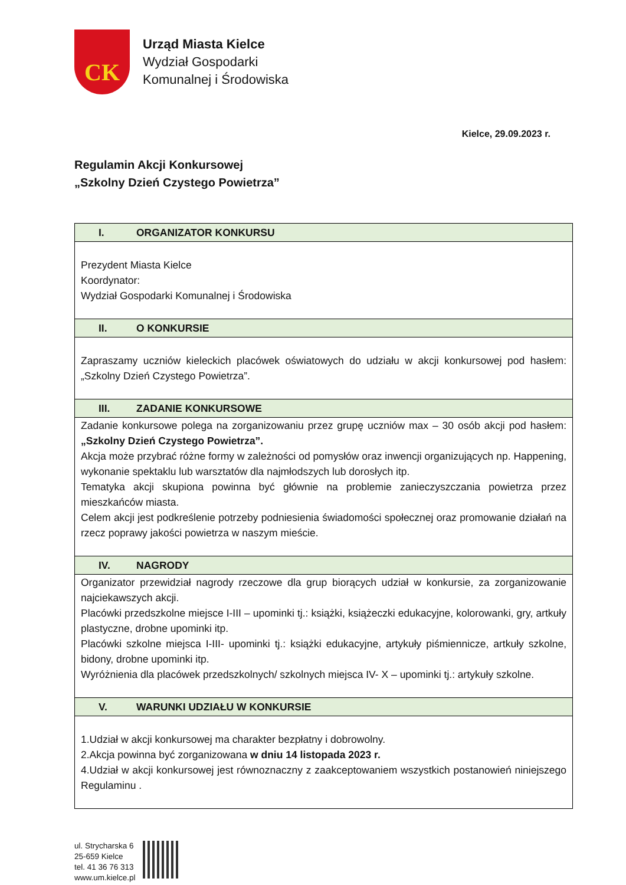CK
Urząd Miasta Kielce
Wydział Gospodarki
Komunalnej i Środowiska
Kielce, 29.09.2023 r.
Regulamin Akcji Konkursowej
„Szkolny Dzień Czystego Powietrza”
| I. ORGANIZATOR KONKURSU |
| Prezydent Miasta Kielce Koordynator: Wydział Gospodarki Komunalnej i Środowiska |
| II. O KONKURSIE |
| Zapraszamy uczniów kieleckich placówek oświatowych do udziału w akcji konkursowej pod hasłem: „Szkolny Dzień Czystego Powietrza”. |
| III. ZADANIE KONKURSOWE |
| Zadanie konkursowe polega na zorganizowaniu przez grupę uczniów max – 30 osób akcji pod hasłem: „Szkolny Dzień Czystego Powietrza”. Akcja może przybrać różne formy w zależności od pomysłów oraz inwencji organizujących np. Happening, wykonanie spektaklu lub warsztatów dla najmłodszych lub dorosłych itp. Tematyka akcji skupiona powinna być głównie na problemie zanieczyszczania powietrza przez mieszkańców miasta. Celem akcji jest podkreślenie potrzeby podniesienia świadomości społecznej oraz promowanie działań na rzecz poprawy jakości powietrza w naszym mieście. |
| IV. NAGRODY |
| Organizator przewidział nagrody rzeczowe dla grup biorących udział w konkursie, za zorganizowanie najciekawszych akcji. Placówki przedszkolne miejsce I-III – upominki tj.: książki, książeczki edukacyjne, kolorowanki, gry, artkuły plastyczne, drobne upominki itp. Placówki szkolne miejsca I-III- upominki tj.: książki edukacyjne, artykuły piśmiennicze, artkuły szkolne, bidony, drobne upominki itp. Wyróżnienia dla placówek przedszkolnych/ szkolnych miejsca IV- X – upominki tj.: artykuły szkolne. |
| V. WARUNKI UDZIAŁU W KONKURSIE |
| 1.Udział w akcji konkursowej ma charakter bezpłatny i dobrowolny. 2.Akcja powinna być zorganizowana w dniu 14 listopada 2023 r. 4.Udział w akcji konkursowej jest równoznaczny z zaakceptowaniem wszystkich postanowień niniejszego Regulaminu . |
ul. Strycharska 6
25-659 Kielce
tel. 41 36 76 313
www.um.kielce.pl